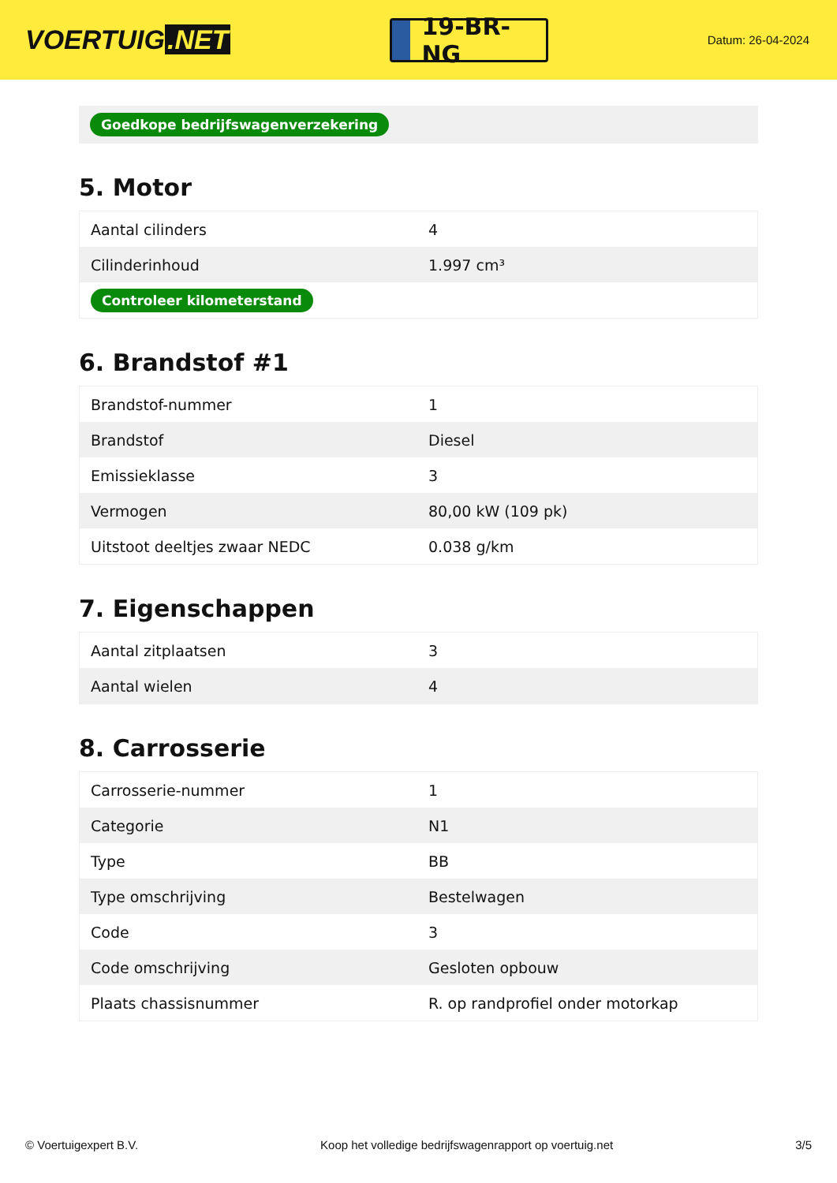VOERTUIG.NET
19-BR-NG
Datum: 26-04-2024
Goedkope bedrijfswagenverzekering
5. Motor
| Aantal cilinders | 4 |
| Cilinderinhoud | 1.997 cm³ |
| Controleer kilometerstand | |
6. Brandstof #1
| Brandstof-nummer | 1 |
| Brandstof | Diesel |
| Emissieklasse | 3 |
| Vermogen | 80,00 kW (109 pk) |
| Uitstoot deeltjes zwaar NEDC | 0.038 g/km |
7. Eigenschappen
| Aantal zitplaatsen | 3 |
| Aantal wielen | 4 |
8. Carrosserie
| Carrosserie-nummer | 1 |
| Categorie | N1 |
| Type | BB |
| Type omschrijving | Bestelwagen |
| Code | 3 |
| Code omschrijving | Gesloten opbouw |
| Plaats chassisnummer | R. op randprofiel onder motorkap |
© Voertuigexpert B.V. Koop het volledige bedrijfswagenrapport op voertuig.net 3/5